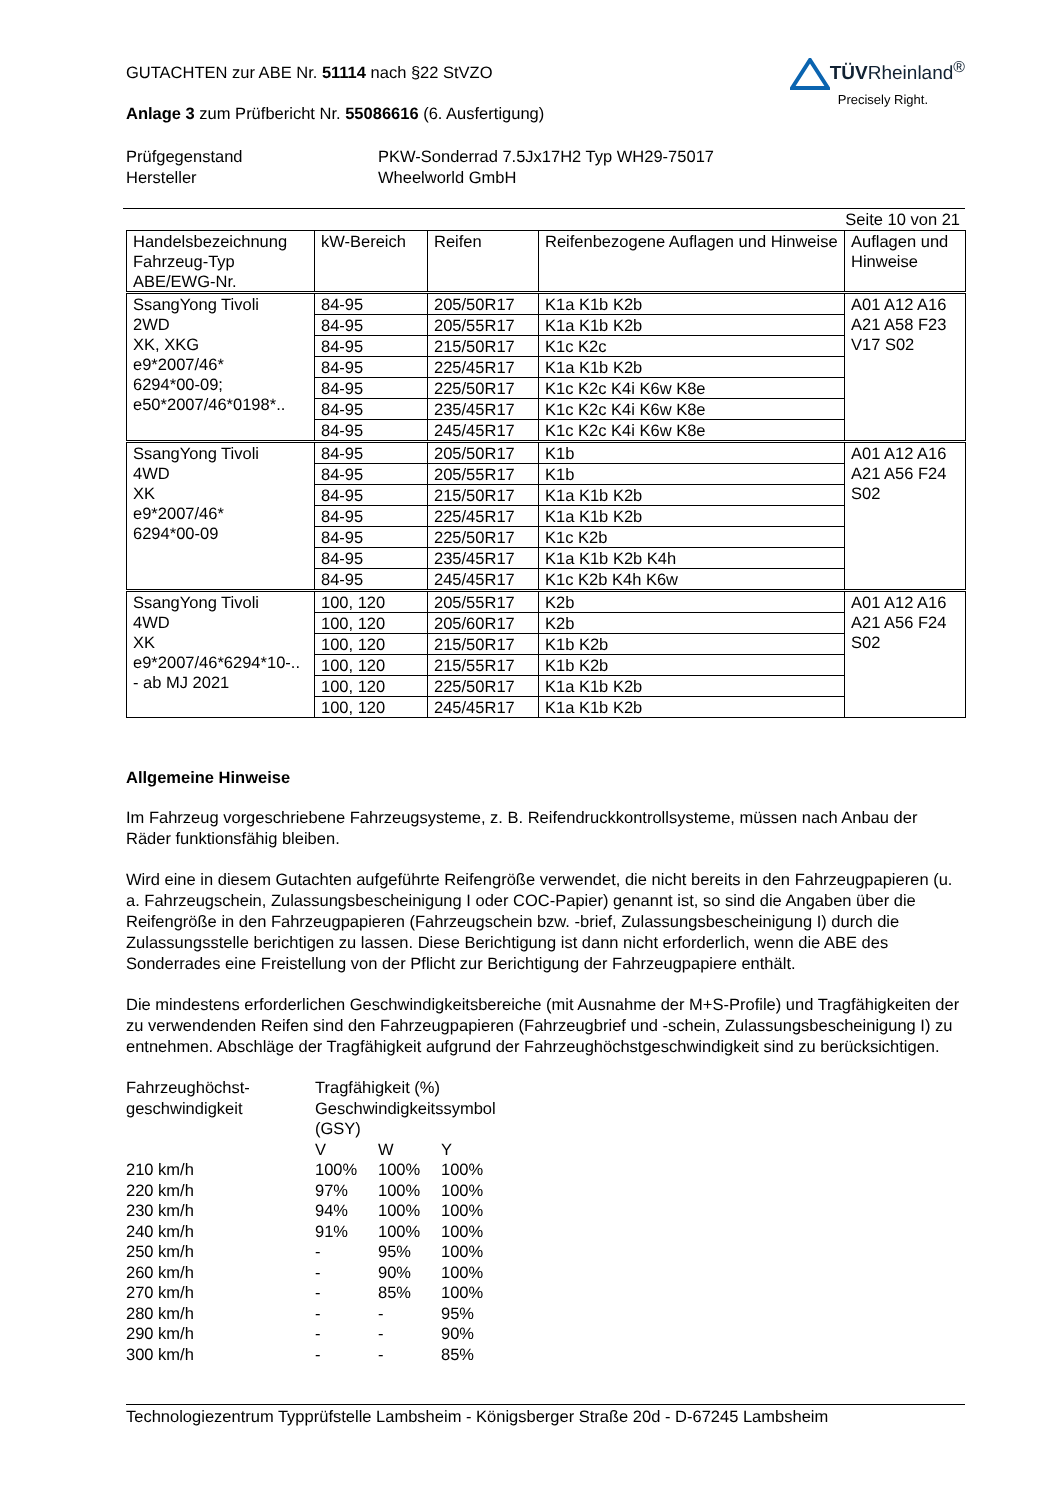GUTACHTEN zur ABE Nr. 51114 nach §22 StVZO
Anlage 3 zum Prüfbericht Nr. 55086616 (6. Ausfertigung)
TÜVRheinland<sup>®</sup>
Precisely Right.
Prüfgegenstand PKW-Sonderrad 7.5Jx17H2 Typ WH29-75017 Hersteller Wheelworld GmbH
Seite 10 von 21
| Handelsbezeichnung Fahrzeug-Typ ABE/EWG-Nr. | kW-Bereich | Reifen | Reifenbezogene Auflagen und Hinweise | Auflagen und Hinweise |
| SsangYong Tivoli 2WD XK, XKG e9*2007/46* 6294*00-09; e50*2007/46*0198*.. | 84-95 | 205/50R17 | K1a K1b K2b | A01 A12 A16 A21 A58 F23 V17 S02 |
| | 84-95 | 205/55R17 | K1a K1b K2b | |
| | 84-95 | 215/50R17 | K1c K2c | |
| | 84-95 | 225/45R17 | K1a K1b K2b | |
| | 84-95 | 225/50R17 | K1c K2c K4i K6w K8e | |
| | 84-95 | 235/45R17 | K1c K2c K4i K6w K8e | |
| | 84-95 | 245/45R17 | K1c K2c K4i K6w K8e | |
| SsangYong Tivoli 4WD XK e9*2007/46* 6294*00-09 | 84-95 | 205/50R17 | K1b | A01 A12 A16 A21 A56 F24 S02 |
| | 84-95 | 205/55R17 | K1b | |
| | 84-95 | 215/50R17 | K1a K1b K2b | |
| | 84-95 | 225/45R17 | K1a K1b K2b | |
| | 84-95 | 225/50R17 | K1c K2b | |
| | 84-95 | 235/45R17 | K1a K1b K2b K4h | |
| | 84-95 | 245/45R17 | K1c K2b K4h K6w | |
| SsangYong Tivoli 4WD XK e9*2007/46*6294*10-.. - ab MJ 2021 | 100, 120 | 205/55R17 | K2b | A01 A12 A16 A21 A56 F24 S02 |
| | 100, 120 | 205/60R17 | K2b | |
| | 100, 120 | 215/50R17 | K1b K2b | |
| | 100, 120 | 215/55R17 | K1b K2b | |
| | 100, 120 | 225/50R17 | K1a K1b K2b | |
| | 100, 120 | 245/45R17 | K1a K1b K2b | |
Allgemeine Hinweise
Im Fahrzeug vorgeschriebene Fahrzeugsysteme, z. B. Reifendruckkontrollsysteme, müssen nach Anbau der Räder funktionsfähig bleiben.
Wird eine in diesem Gutachten aufgeführte Reifengröße verwendet, die nicht bereits in den Fahrzeugpapieren (u. a. Fahrzeugschein, Zulassungsbescheinigung I oder COC-Papier) genannt ist, so sind die Angaben über die Reifengröße in den Fahrzeugpapieren (Fahrzeugschein bzw. -brief, Zulassungsbescheinigung I) durch die Zulassungsstelle berichtigen zu lassen. Diese Berichtigung ist dann nicht erforderlich, wenn die ABE des Sonderrades eine Freistellung von der Pflicht zur Berichtigung der Fahrzeugpapiere enthält.
Die mindestens erforderlichen Geschwindigkeitsbereiche (mit Ausnahme der M+S-Profile) und Tragfähigkeiten der zu verwendenden Reifen sind den Fahrzeugpapieren (Fahrzeugbrief und -schein, Zulassungsbescheinigung I) zu entnehmen. Abschläge der Tragfähigkeit aufgrund der Fahrzeughöchstgeschwindigkeit sind zu berücksichtigen.
Fahrzeughöchst- Tragfähigkeit (%) geschwindigkeit Geschwindigkeitssymbol (GSY) VWY 210 km/h 100% 100% 100% 220 km/h 97% 100% 100% 230 km/h 94% 100% 100% 240 km/h 91% 100% 100% 250 km/h - 95% 100% 260 km/h - 90% 100% 270 km/h - 85% 100% 280 km/h - - 95% 290 km/h - - 90% 300 km/h - - 85%
Technologiezentrum Typprüfstelle Lambsheim - Königsberger Straße 20d - D-67245 Lambsheim